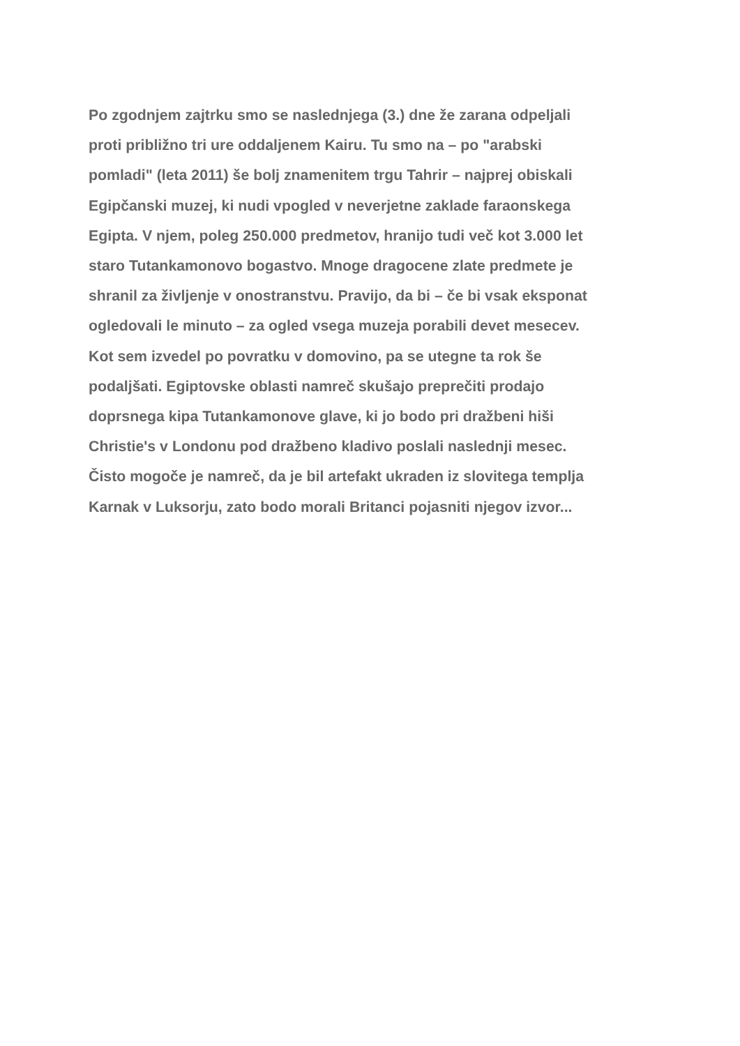Po zgodnjem zajtrku smo se naslednjega (3.) dne že zarana odpeljali
proti približno tri ure oddaljenem Kairu. Tu smo na – po "arabski
pomladi" (leta 2011) še bolj znamenitem trgu Tahrir – najprej obiskali
Egipčanski muzej, ki nudi vpogled v neverjetne zaklade faraonskega
Egipta. V njem, poleg 250.000 predmetov, hranijo tudi več kot 3.000 let
staro Tutankamonovo bogastvo. Mnoge dragocene zlate predmete je
shranil za življenje v onostranstvu. Pravijo, da bi – če bi vsak eksponat
ogledovali le minuto – za ogled vsega muzeja porabili devet mesecev.
Kot sem izvedel po povratku v domovino, pa se utegne ta rok še
podaljšati. Egiptovske oblasti namreč skušajo preprečiti prodajo
doprsnega kipa Tutankamonove glave, ki jo bodo pri dražbeni hiši
Christie's v Londonu pod dražbeno kladivo poslali naslednji mesec.
Čisto mogoče je namreč, da je bil artefakt ukraden iz slovitega templja
Karnak v Luksorju, zato bodo morali Britanci pojasniti njegov izvor...